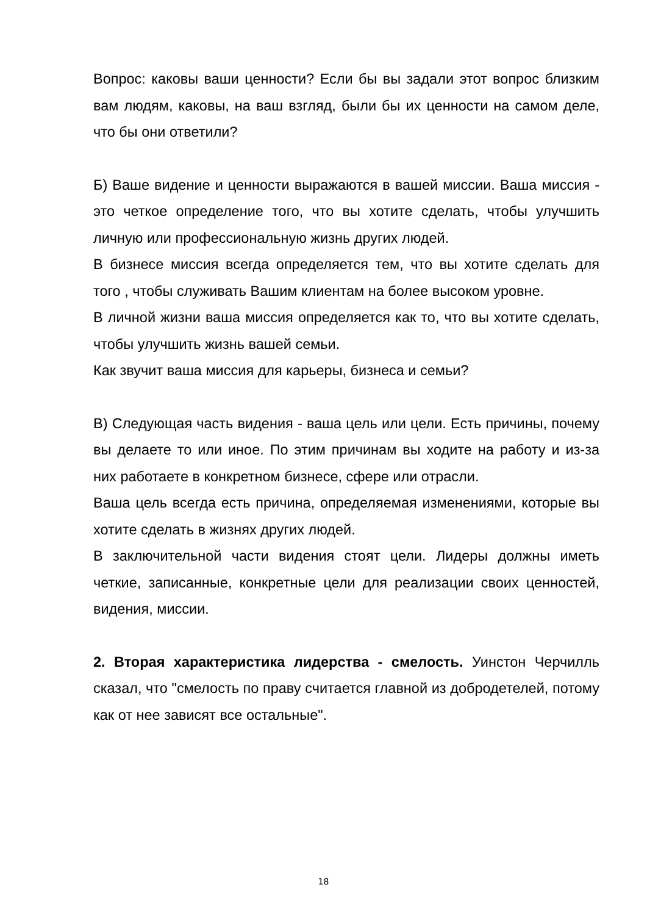Вопрос: каковы ваши ценности? Если бы вы задали этот вопрос близким вам людям, каковы, на ваш взгляд, были бы их ценности на самом деле, что бы они ответили?
Б) Ваше видение и ценности выражаются в вашей миссии. Ваша миссия - это четкое определение того, что вы хотите сделать, чтобы улучшить личную или профессиональную жизнь других людей.
В бизнесе миссия всегда определяется тем, что вы хотите сделать для того , чтобы служивать Вашим клиентам на более высоком уровне.
В личной жизни ваша миссия определяется как то, что вы хотите сделать, чтобы улучшить жизнь вашей семьи.
Как звучит ваша миссия для карьеры, бизнеса и семьи?
В) Следующая часть видения - ваша цель или цели. Есть причины, почему вы делаете то или иное. По этим причинам вы ходите на работу и из-за них работаете в конкретном бизнесе, сфере или отрасли.
Ваша цель всегда есть причина, определяемая изменениями, которые вы хотите сделать в жизнях других людей.
В заключительной части видения стоят цели. Лидеры должны иметь четкие, записанные, конкретные цели для реализации своих ценностей, видения, миссии.
2. Вторая характеристика лидерства - смелость. Уинстон Черчилль сказал, что "смелость по праву считается главной из добродетелей, потому как от нее зависят все остальные".
18